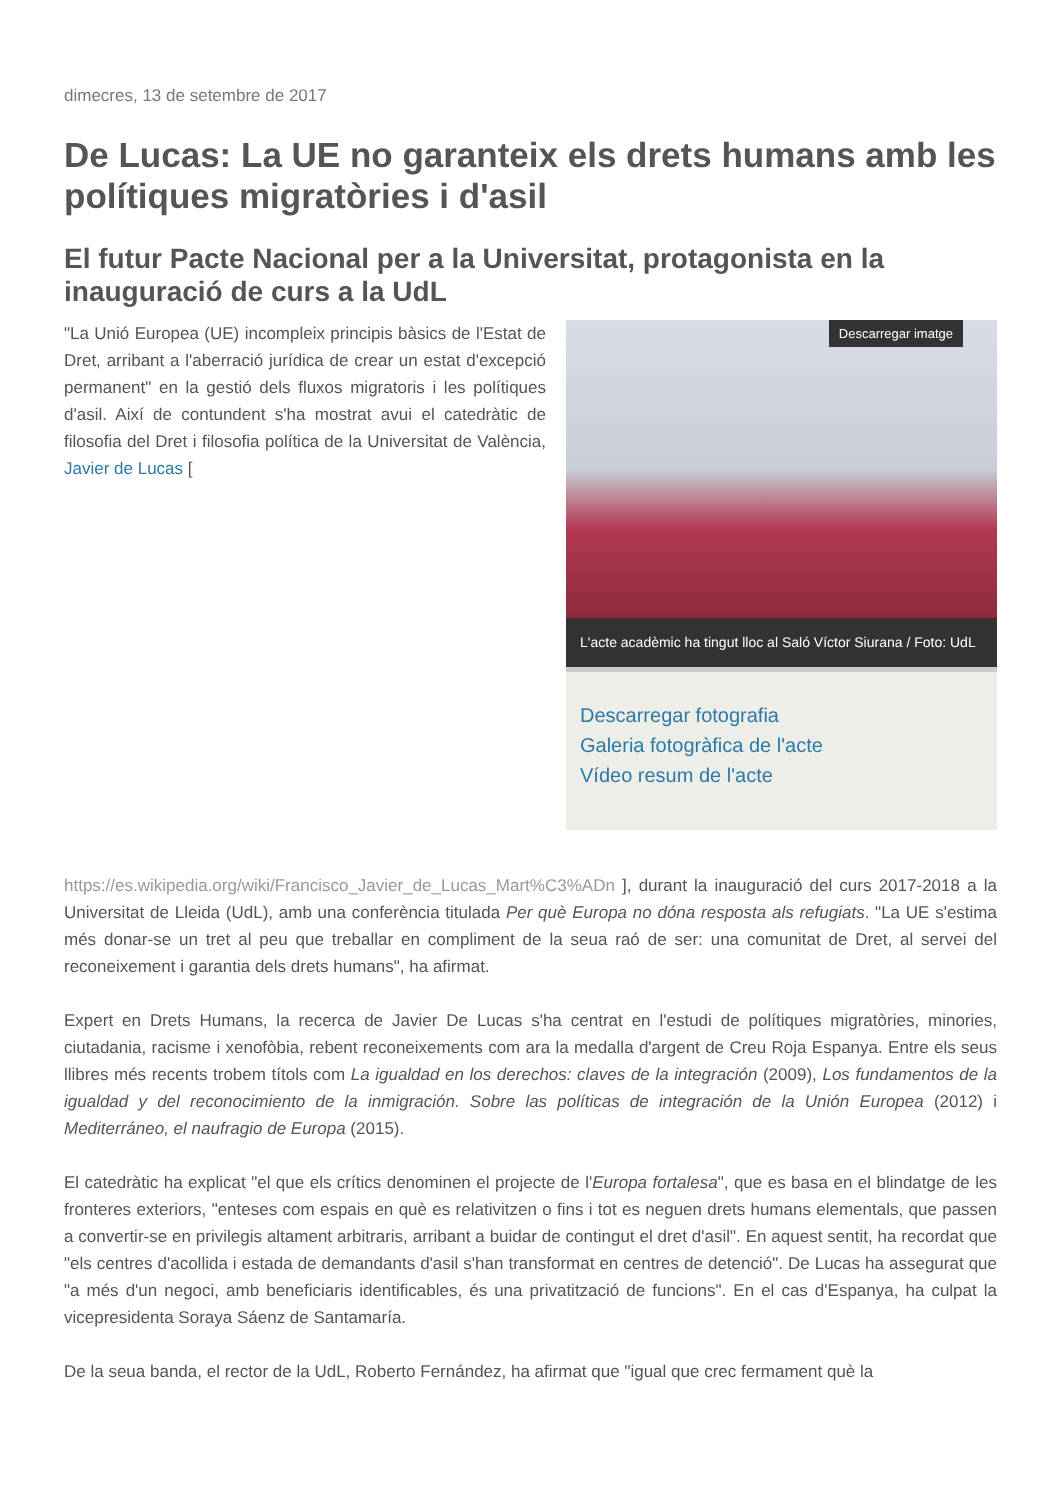dimecres, 13 de setembre de 2017
De Lucas: La UE no garanteix els drets humans amb les polítiques migratòries i d'asil
El futur Pacte Nacional per a la Universitat, protagonista en la inauguració de curs a la UdL
Descarregar imatge
L'acte acadèmic ha tingut lloc al Saló Víctor Siurana / Foto: UdL
Descarregar fotografia
Galeria fotogràfica de l'acte
Vídeo resum de l'acte
"La Unió Europea (UE) incompleix principis bàsics de l'Estat de Dret, arribant a l'aberració jurídica de crear un estat d'excepció permanent" en la gestió dels fluxos migratoris i les polítiques d'asil. Així de contundent s'ha mostrat avui el catedràtic de filosofia del Dret i filosofia política de la Universitat de València, Javier de Lucas [ https://es.wikipedia.org/wiki/Francisco_Javier_de_Lucas_Mart%C3%ADn ], durant la inauguració del curs 2017-2018 a la Universitat de Lleida (UdL), amb una conferència titulada Per què Europa no dóna resposta als refugiats. "La UE s'estima més donar-se un tret al peu que treballar en compliment de la seua raó de ser: una comunitat de Dret, al servei del reconeixement i garantia dels drets humans", ha afirmat.
Expert en Drets Humans, la recerca de Javier De Lucas s'ha centrat en l'estudi de polítiques migratòries, minories, ciutadania, racisme i xenofòbia, rebent reconeixements com ara la medalla d'argent de Creu Roja Espanya. Entre els seus llibres més recents trobem títols com La igualdad en los derechos: claves de la integración (2009), Los fundamentos de la igualdad y del reconocimiento de la inmigración. Sobre las políticas de integración de la Unión Europea (2012) i Mediterráneo, el naufragio de Europa (2015).
El catedràtic ha explicat "el que els crítics denominen el projecte de l'Europa fortalesa", que es basa en el blindatge de les fronteres exteriors, "enteses com espais en què es relativitzen o fins i tot es neguen drets humans elementals, que passen a convertir-se en privilegis altament arbitraris, arribant a buidar de contingut el dret d'asil". En aquest sentit, ha recordat que "els centres d'acollida i estada de demandants d'asil s'han transformat en centres de detenció". De Lucas ha assegurat que "a més d'un negoci, amb beneficiaris identificables, és una privatització de funcions". En el cas d'Espanya, ha culpat la vicepresidenta Soraya Sáenz de Santamaría.
De la seua banda, el rector de la UdL, Roberto Fernández, ha afirmat que "igual que crec fermament què la